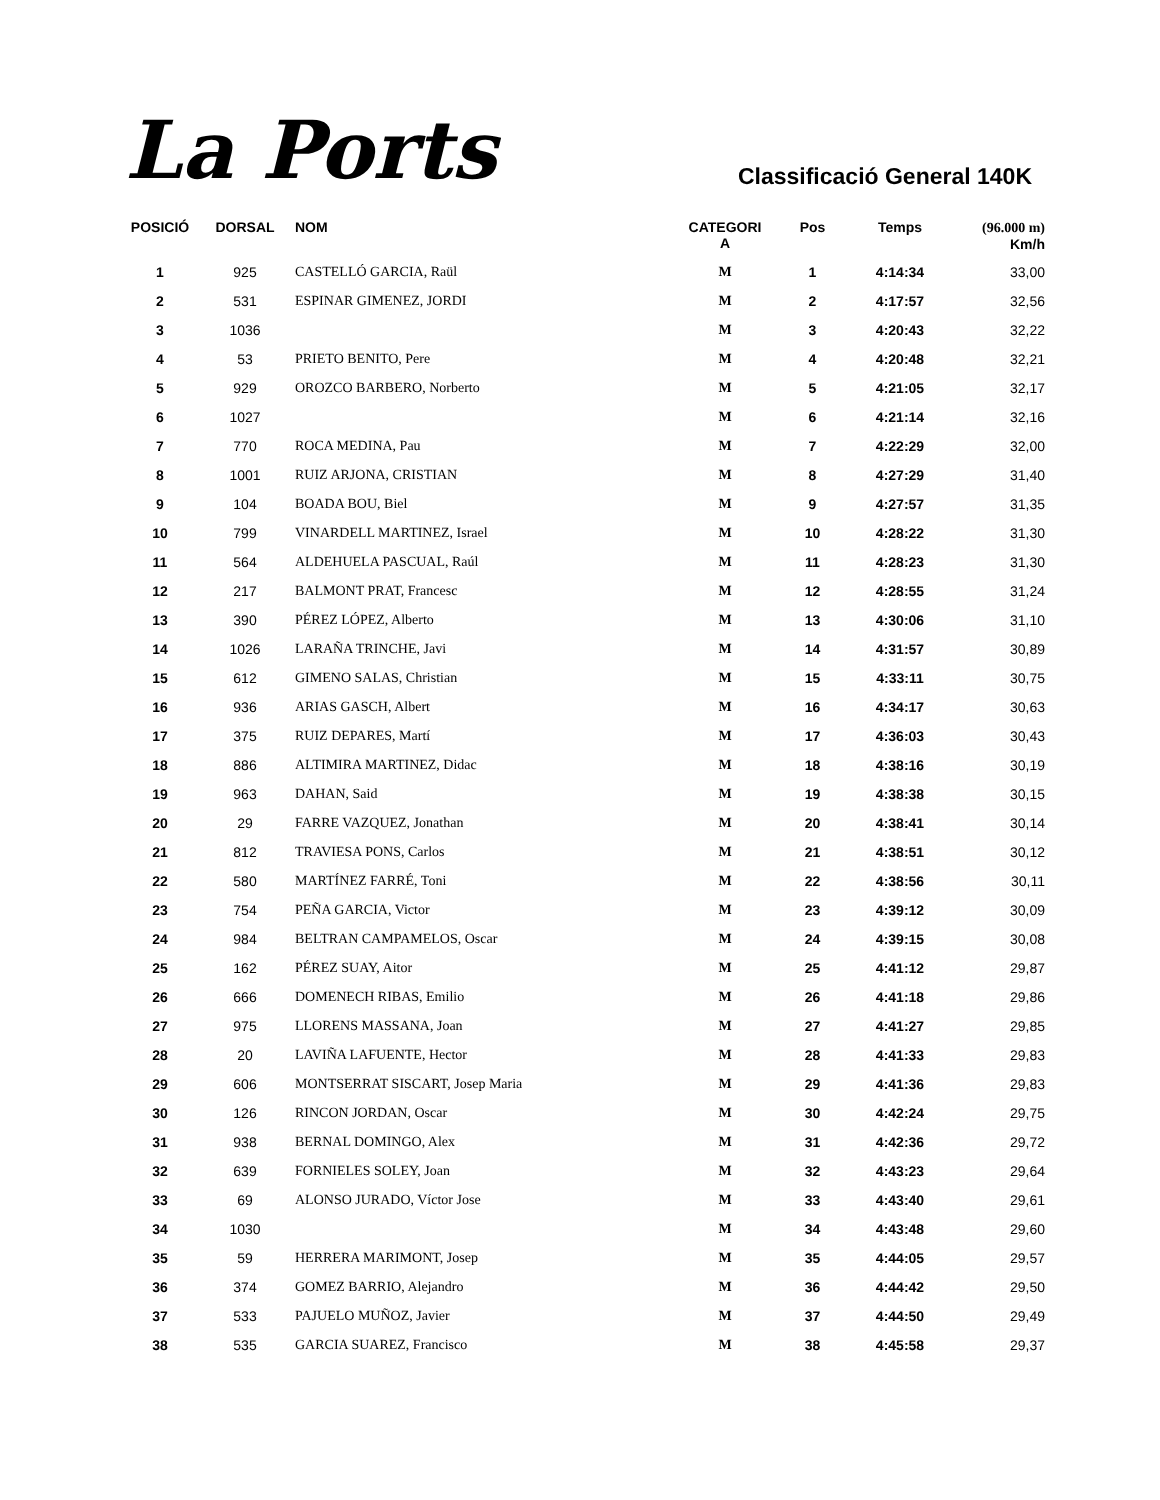La Ports
Classificació General 140K
| POSICIÓ | DORSAL | NOM | CATEGORI A | Pos | Temps | (96.000 m) Km/h |
| --- | --- | --- | --- | --- | --- | --- |
| 1 | 925 | CASTELLÓ GARCIA, Raül | M | 1 | 4:14:34 | 33,00 |
| 2 | 531 | ESPINAR GIMENEZ, JORDI | M | 2 | 4:17:57 | 32,56 |
| 3 | 1036 | | M | 3 | 4:20:43 | 32,22 |
| 4 | 53 | PRIETO BENITO, Pere | M | 4 | 4:20:48 | 32,21 |
| 5 | 929 | OROZCO BARBERO, Norberto | M | 5 | 4:21:05 | 32,17 |
| 6 | 1027 | | M | 6 | 4:21:14 | 32,16 |
| 7 | 770 | ROCA MEDINA, Pau | M | 7 | 4:22:29 | 32,00 |
| 8 | 1001 | RUIZ ARJONA, CRISTIAN | M | 8 | 4:27:29 | 31,40 |
| 9 | 104 | BOADA BOU, Biel | M | 9 | 4:27:57 | 31,35 |
| 10 | 799 | VINARDELL MARTINEZ, Israel | M | 10 | 4:28:22 | 31,30 |
| 11 | 564 | ALDEHUELA PASCUAL, Raúl | M | 11 | 4:28:23 | 31,30 |
| 12 | 217 | BALMONT PRAT, Francesc | M | 12 | 4:28:55 | 31,24 |
| 13 | 390 | PÉREZ LÓPEZ, Alberto | M | 13 | 4:30:06 | 31,10 |
| 14 | 1026 | LARAÑA TRINCHE, Javi | M | 14 | 4:31:57 | 30,89 |
| 15 | 612 | GIMENO SALAS, Christian | M | 15 | 4:33:11 | 30,75 |
| 16 | 936 | ARIAS GASCH, Albert | M | 16 | 4:34:17 | 30,63 |
| 17 | 375 | RUIZ DEPARES, Martí | M | 17 | 4:36:03 | 30,43 |
| 18 | 886 | ALTIMIRA MARTINEZ, Didac | M | 18 | 4:38:16 | 30,19 |
| 19 | 963 | DAHAN, Said | M | 19 | 4:38:38 | 30,15 |
| 20 | 29 | FARRE VAZQUEZ, Jonathan | M | 20 | 4:38:41 | 30,14 |
| 21 | 812 | TRAVIESA PONS, Carlos | M | 21 | 4:38:51 | 30,12 |
| 22 | 580 | MARTÍNEZ FARRÉ, Toni | M | 22 | 4:38:56 | 30,11 |
| 23 | 754 | PEÑA GARCIA, Victor | M | 23 | 4:39:12 | 30,09 |
| 24 | 984 | BELTRAN CAMPAMELOS, Oscar | M | 24 | 4:39:15 | 30,08 |
| 25 | 162 | PÉREZ SUAY, Aitor | M | 25 | 4:41:12 | 29,87 |
| 26 | 666 | DOMENECH RIBAS, Emilio | M | 26 | 4:41:18 | 29,86 |
| 27 | 975 | LLORENS MASSANA, Joan | M | 27 | 4:41:27 | 29,85 |
| 28 | 20 | LAVIÑA LAFUENTE, Hector | M | 28 | 4:41:33 | 29,83 |
| 29 | 606 | MONTSERRAT SISCART, Josep Maria | M | 29 | 4:41:36 | 29,83 |
| 30 | 126 | RINCON JORDAN, Oscar | M | 30 | 4:42:24 | 29,75 |
| 31 | 938 | BERNAL DOMINGO, Alex | M | 31 | 4:42:36 | 29,72 |
| 32 | 639 | FORNIELES SOLEY, Joan | M | 32 | 4:43:23 | 29,64 |
| 33 | 69 | ALONSO JURADO, Víctor Jose | M | 33 | 4:43:40 | 29,61 |
| 34 | 1030 | | M | 34 | 4:43:48 | 29,60 |
| 35 | 59 | HERRERA MARIMONT, Josep | M | 35 | 4:44:05 | 29,57 |
| 36 | 374 | GOMEZ BARRIO, Alejandro | M | 36 | 4:44:42 | 29,50 |
| 37 | 533 | PAJUELO MUÑOZ, Javier | M | 37 | 4:44:50 | 29,49 |
| 38 | 535 | GARCIA SUAREZ, Francisco | M | 38 | 4:45:58 | 29,37 |